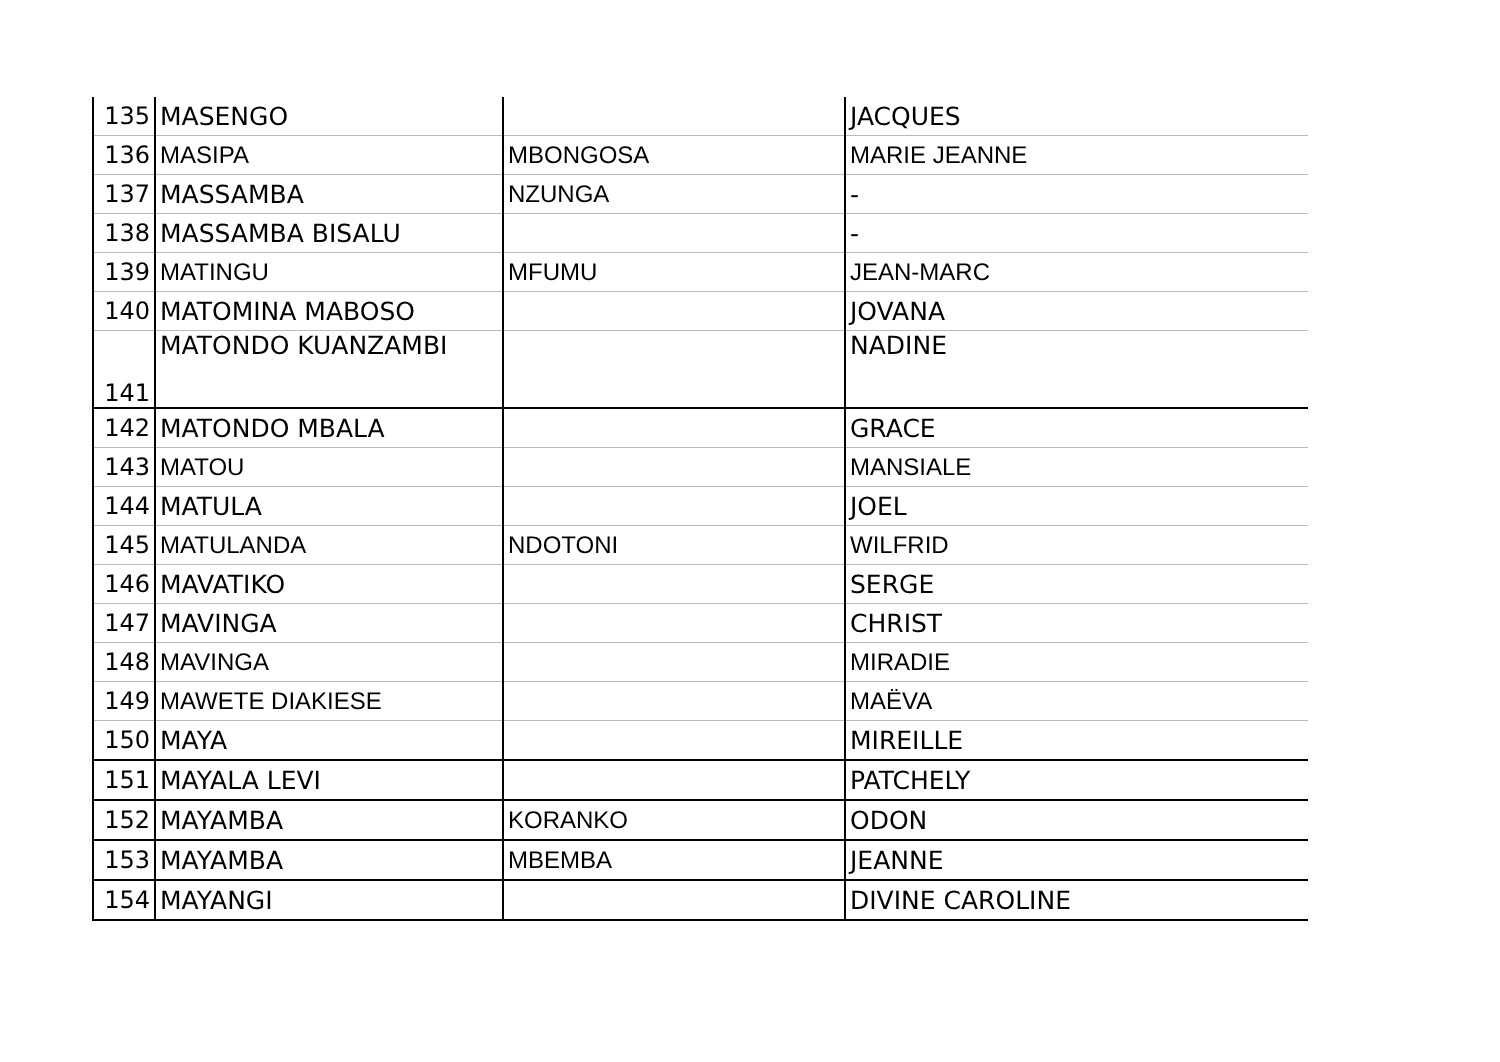| 135 | MASENGO | | JACQUES |
| 136 | MASIPA | MBONGOSA | MARIE JEANNE |
| 137 | MASSAMBA | NZUNGA | - |
| 138 | MASSAMBA BISALU | | - |
| 139 | MATINGU | MFUMU | JEAN-MARC |
| 140 | MATOMINA MABOSO | | JOVANA |
| 141 | MATONDO KUANZAMBI | | NADINE |
| 142 | MATONDO MBALA | | GRACE |
| 143 | MATOU | | MANSIALE |
| 144 | MATULA | | JOEL |
| 145 | MATULANDA | NDOTONI | WILFRID |
| 146 | MAVATIKO | | SERGE |
| 147 | MAVINGA | | CHRIST |
| 148 | MAVINGA | | MIRADIE |
| 149 | MAWETE DIAKIESE | | MAËVA |
| 150 | MAYA | | MIREILLE |
| 151 | MAYALA LEVI | | PATCHELY |
| 152 | MAYAMBA | KORANKO | ODON |
| 153 | MAYAMBA | MBEMBA | JEANNE |
| 154 | MAYANGI | | DIVINE CAROLINE |